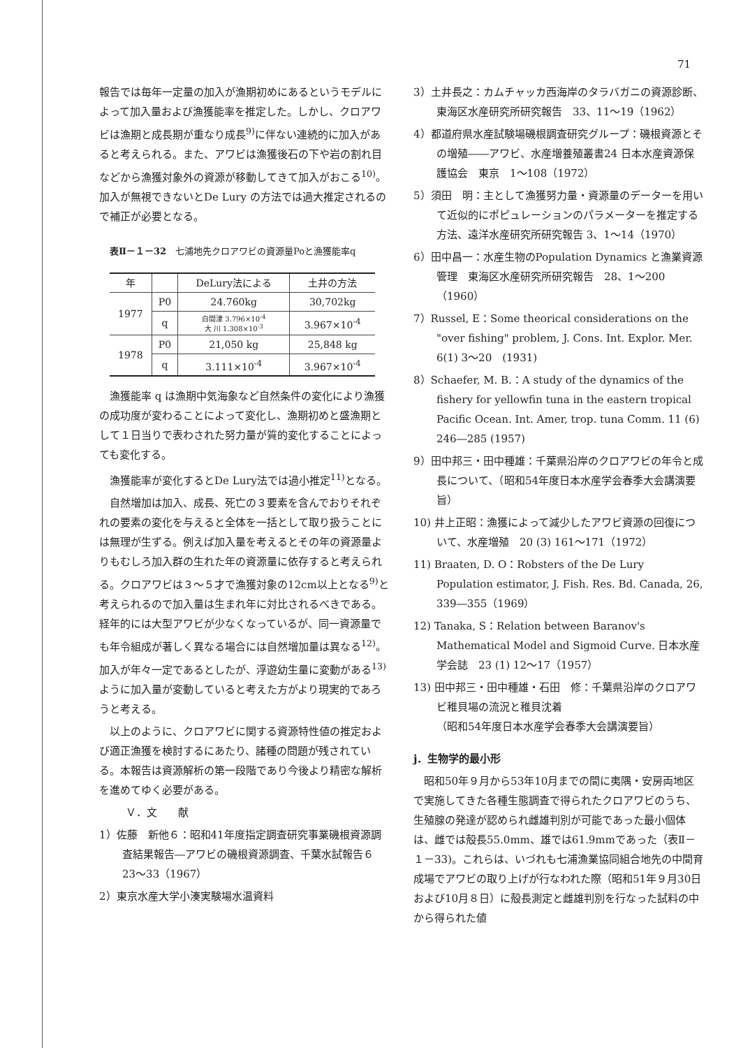71
報告では毎年一定量の加入が漁期初めにあるというモデルによって加入量および漁獲能率を推定した。しかし、クロアワビは漁期と成長期が重なり成長<sup>9)</sup>に伴ない連続的に加入があると考えられる。また、アワビは漁獲後石の下や岩の割れ目などから漁獲対象外の資源が移動してきて加入がおこる<sup>10)</sup>。加入が無視できないとDe Lury の方法では過大推定されるので補正が必要となる。
表Ⅱ－１－32　七浦地先クロアワビの資源量Poと漁獲能率q
| 年 | | DeLury法による | 土井の方法 |
| --- | --- | --- | --- |
| 1977 | P0 | 24.760kg | 30,702kg |
| | q | 白間津 3.796×10<sup>-4</sup> 大 川 1.308×10<sup>-3</sup> | 3.967×10<sup>-4</sup> |
| 1978 | P0 | 21,050 kg | 25,848 kg |
| | q | 3.111×10<sup>-4</sup> | 3.967×10<sup>-4</sup> |
漁獲能率 q は漁期中気海象など自然条件の変化により漁獲の成功度が変わることによって変化し、漁期初めと盛漁期として１日当りで表わされた努力量が質的変化することによっても変化する。
漁獲能率が変化するとDe Lury法では過小推定<sup>11)</sup>となる。
自然増加は加入、成長、死亡の３要素を含んでおりそれぞれの要素の変化を与えると全体を一括として取り扱うことには無理が生ずる。例えば加入量を考えるとその年の資源量よりもむしろ加入群の生れた年の資源量に依存すると考えられる。クロアワビは３～５才で漁獲対象の12cm以上となる<sup>9)</sup>と考えられるので加入量は生まれ年に対比されるべきである。経年的には大型アワビが少なくなっているが、同一資源量でも年令組成が著しく異なる場合には自然増加量は異なる<sup>12)</sup>。加入が年々一定であるとしたが、浮遊幼生量に変動がある<sup>13)</sup>ように加入量が変動していると考えた方がより現実的であろうと考える。
以上のように、クロアワビに関する資源特性値の推定および適正漁獲を検討するにあたり、諸種の問題が残されている。本報告は資源解析の第一段階であり今後より精密な解析を進めてゆく必要がある。
Ｖ．文　　献
1）佐藤　新他６：昭和41年度指定調査研究事業磯根資源調査結果報告―アワビの磯根資源調査、千葉水試報告６　23～33（1967）
2）東京水産大学小湊実験場水温資料
3）土井長之：カムチャッカ西海岸のタラバガニの資源診断、東海区水産研究所研究報告　33、11～19（1962）
4）都道府県水産試験場磯根調査研究グループ：磯根資源とその増殖――アワビ、水産増養殖叢書24 日本水産資源保護協会　東京　1～108（1972）
5）須田　明：主として漁獲努力量・資源量のデーターを用いて近似的にポピュレーションのパラメーターを推定する方法、遠洋水産研究所研究報告 3、1～14（1970）
6）田中昌一：水産生物のPopulation Dynamics と漁業資源管理　東海区水産研究所研究報告　28、1～200（1960）
7）Russel, E：Some theorical considerations on the "over fishing" problem, J. Cons. Int. Explor. Mer. 6(1) 3～20　(1931)
8）Schaefer, M. B.：A study of the dynamics of the fishery for yellowfin tuna in the eastern tropical Pacific Ocean. Int. Amer, trop. tuna Comm. 11 (6) 246―285 (1957)
9）田中邦三・田中種雄：千葉県沿岸のクロアワビの年令と成長について、（昭和54年度日本水産学会春季大会講演要旨）
10) 井上正昭：漁獲によって減少したアワビ資源の回復について、水産増殖　20 (3) 161～171（1972）
11) Braaten, D. O：Robsters of the De Lury Population estimator, J. Fish. Res. Bd. Canada, 26, 339―355（1969）
12) Tanaka, S：Relation between Baranov's Mathematical Model and Sigmoid Curve. 日本水産学会誌　23 (1) 12～17（1957）
13) 田中邦三・田中種雄・石田　修：千葉県沿岸のクロアワビ稚貝場の流況と稚貝沈着
（昭和54年度日本水産学会春季大会講演要旨）
j．生物学的最小形
昭和50年９月から53年10月までの間に夷隅・安房両地区で実施してきた各種生態調査で得られたクロアワビのうち、生殖腺の発達が認められ雌雄判別が可能であった最小個体は、雌では殻長55.0mm、雄では61.9mmであった（表Ⅱ－１－33)。これらは、いづれも七浦漁業協同組合地先の中間育成場でアワビの取り上げが行なわれた際（昭和51年９月30日および10月８日）に殻長測定と雌雄判別を行なった試料の中から得られた値